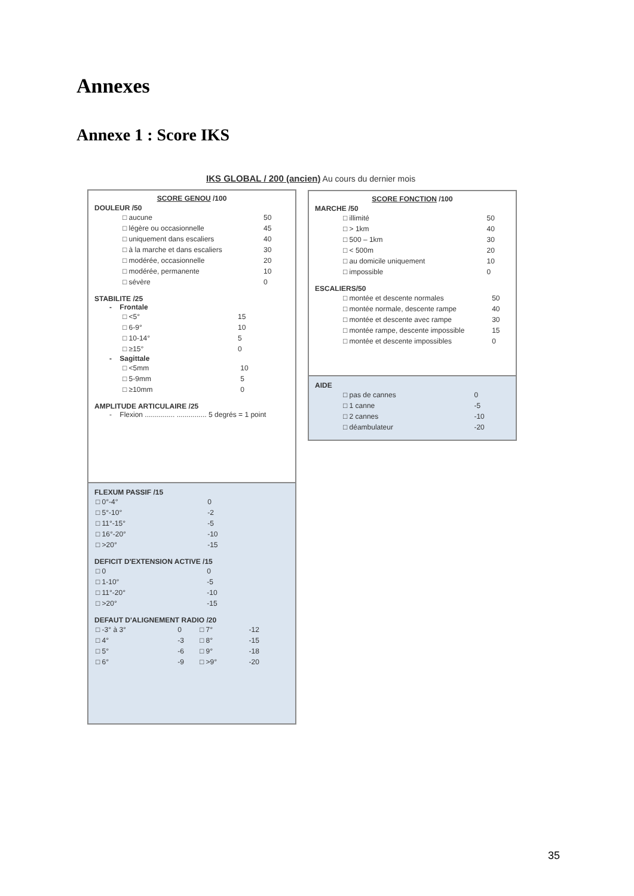Annexes
Annexe 1 : Score IKS
IKS GLOBAL / 200 (ancien) Au cours du dernier mois
SCORE GENOU /100
DOULEUR /50
| □ aucune | 50 |
| □ légère ou occasionnelle | 45 |
| □ uniquement dans escaliers | 40 |
| □ à la marche et dans escaliers | 30 |
| □ modérée, occasionnelle | 20 |
| □ modérée, permanente | 10 |
| □ sévère | 0 |
STABILITE /25
- Frontale
| □ <5° | 15 |
| □ 6-9° | 10 |
| □ 10-14° | 5 |
| □ ≥15° | 0 |
- Sagittale
| □ <5mm | 10 |
| □ 5-9mm | 5 |
| □ ≥10mm | 0 |
AMPLITUDE ARTICULAIRE /25
- Flexion ............... ............... 5 degrés = 1 point
FLEXUM PASSIF /15
| □ 0°-4° | 0 |
| □ 5°-10° | -2 |
| □ 11°-15° | -5 |
| □ 16°-20° | -10 |
| □ >20° | -15 |
DEFICIT D'EXTENSION ACTIVE /15
| □ 0 | 0 |
| □ 1-10° | -5 |
| □ 11°-20° | -10 |
| □ >20° | -15 |
DEFAUT D'ALIGNEMENT RADIO /20
| □ -3° à 3° | 0 | □ 7° | -12 |
| □ 4° | -3 | □ 8° | -15 |
| □ 5° | -6 | □ 9° | -18 |
| □ 6° | -9 | □ >9° | -20 |
SCORE FONCTION /100
MARCHE /50
| □ illimité | 50 |
| □ > 1km | 40 |
| □ 500 – 1km | 30 |
| □ < 500m | 20 |
| □ au domicile uniquement | 10 |
| □ impossible | 0 |
ESCALIERS/50
| □ montée et descente normales | 50 |
| □ montée normale, descente rampe | 40 |
| □ montée et descente avec rampe | 30 |
| □ montée rampe, descente impossible | 15 |
| □ montée et descente impossibles | 0 |
AIDE
| □ pas de cannes | 0 |
| □ 1 canne | -5 |
| □ 2 cannes | -10 |
| □ déambulateur | -20 |
35